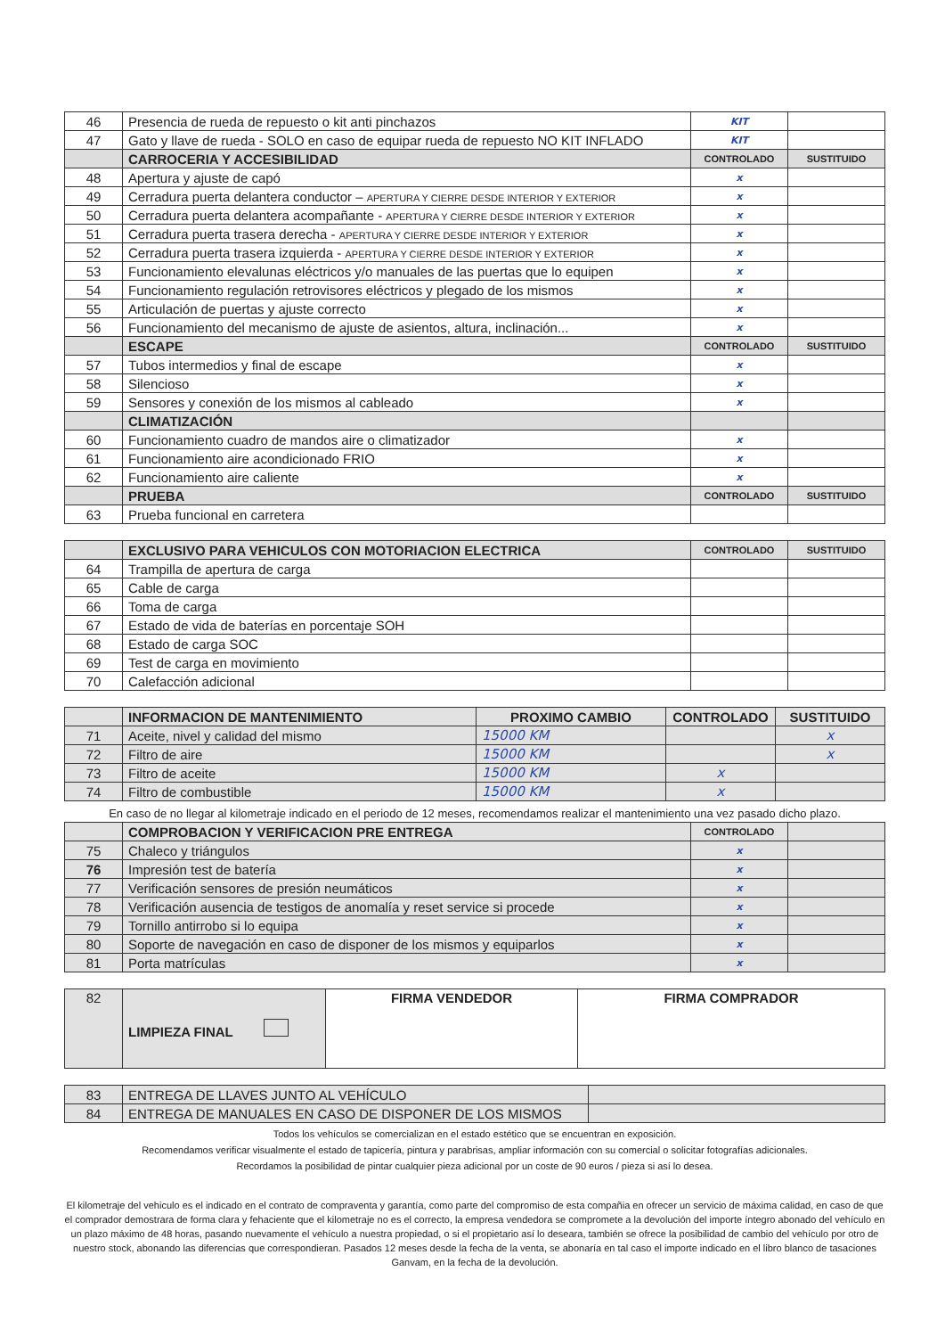| 46 | Presencia de rueda de repuesto o kit anti pinchazos | KIT | |
| 47 | Gato y llave de rueda - SOLO en caso de equipar rueda de repuesto NO KIT INFLADO | KIT | |
| | CARROCERIA Y ACCESIBILIDAD | CONTROLADO | SUSTITUIDO |
| 48 | Apertura y ajuste de capó | x | |
| 49 | Cerradura puerta delantera conductor – APERTURA Y CIERRE DESDE INTERIOR Y EXTERIOR | x | |
| 50 | Cerradura puerta delantera acompañante - APERTURA Y CIERRE DESDE INTERIOR Y EXTERIOR | x | |
| 51 | Cerradura puerta trasera derecha - APERTURA Y CIERRE DESDE INTERIOR Y EXTERIOR | x | |
| 52 | Cerradura puerta trasera izquierda - APERTURA Y CIERRE DESDE INTERIOR Y EXTERIOR | x | |
| 53 | Funcionamiento elevalunas eléctricos y/o manuales de las puertas que lo equipen | x | |
| 54 | Funcionamiento regulación retrovisores eléctricos y plegado de los mismos | x | |
| 55 | Articulación de puertas y ajuste correcto | x | |
| 56 | Funcionamiento del mecanismo de ajuste de asientos, altura, inclinación... | x | |
| | ESCAPE | CONTROLADO | SUSTITUIDO |
| 57 | Tubos intermedios y final de escape | x | |
| 58 | Silencioso | x | |
| 59 | Sensores y conexión de los mismos al cableado | x | |
| | CLIMATIZACIÓN | | |
| 60 | Funcionamiento cuadro de mandos aire o climatizador | x | |
| 61 | Funcionamiento aire acondicionado FRIO | x | |
| 62 | Funcionamiento aire caliente | x | |
| | PRUEBA | CONTROLADO | SUSTITUIDO |
| 63 | Prueba funcional en carretera | | |
| | EXCLUSIVO PARA VEHICULOS CON MOTORIACION ELECTRICA | CONTROLADO | SUSTITUIDO |
| 64 | Trampilla de apertura de carga | | |
| 65 | Cable de carga | | |
| 66 | Toma de carga | | |
| 67 | Estado de vida de baterías en porcentaje SOH | | |
| 68 | Estado de carga SOC | | |
| 69 | Test de carga en movimiento | | |
| 70 | Calefacción adicional | | |
| | INFORMACION DE MANTENIMIENTO | PROXIMO CAMBIO | CONTROLADO | SUSTITUIDO |
| 71 | Aceite, nivel y calidad del mismo | 15000 KM | | x |
| 72 | Filtro de aire | 15000 KM | | x |
| 73 | Filtro de aceite | 15000 KM | x | |
| 74 | Filtro de combustible | 15000 KM | x | |
En caso de no llegar al kilometraje indicado en el periodo de 12 meses, recomendamos realizar el mantenimiento una vez pasado dicho plazo.
| | COMPROBACION Y VERIFICACION PRE ENTREGA | CONTROLADO | |
| 75 | Chaleco y triángulos | x | |
| 76 | Impresión test de batería | x | |
| 77 | Verificación sensores de presión neumáticos | x | |
| 78 | Verificación ausencia de testigos de anomalía y reset service si procede | x | |
| 79 | Tornillo antirrobo si lo equipa | x | |
| 80 | Soporte de navegación en caso de disponer de los mismos y equiparlos | x | |
| 81 | Porta matrículas | x | |
| 82 | LIMPIEZA FINAL | FIRMA VENDEDOR | FIRMA COMPRADOR |
| 83 | ENTREGA DE LLAVES JUNTO AL VEHÍCULO | |
| 84 | ENTREGA DE MANUALES EN CASO DE DISPONER DE LOS MISMOS | |
Todos los vehículos se comercializan en el estado estético que se encuentran en exposición.
Recomendamos verificar visualmente el estado de tapicería, pintura y parabrisas, ampliar información con su comercial o solicitar fotografías adicionales.
Recordamos la posibilidad de pintar cualquier pieza adicional por un coste de 90 euros / pieza si así lo desea.
El kilometraje del vehiculo es el indicado en el contrato de compraventa y garantía, como parte del compromiso de esta compañia en ofrecer un servicio de máxima calidad, en caso de que el comprador demostrara de forma clara y fehaciente que el kilometraje no es el correcto, la empresa vendedora se compromete a la devolución del importe íntegro abonado del vehículo en un plazo máximo de 48 horas, pasando nuevamente el vehículo a nuestra propiedad, o si el propietario así lo deseara, también se ofrece la posibilidad de cambio del vehículo por otro de nuestro stock, abonando las diferencias que correspondieran. Pasados 12 meses desde la fecha de la venta, se abonaría en tal caso el importe indicado en el libro blanco de tasaciones Ganvam, en la fecha de la devolución.